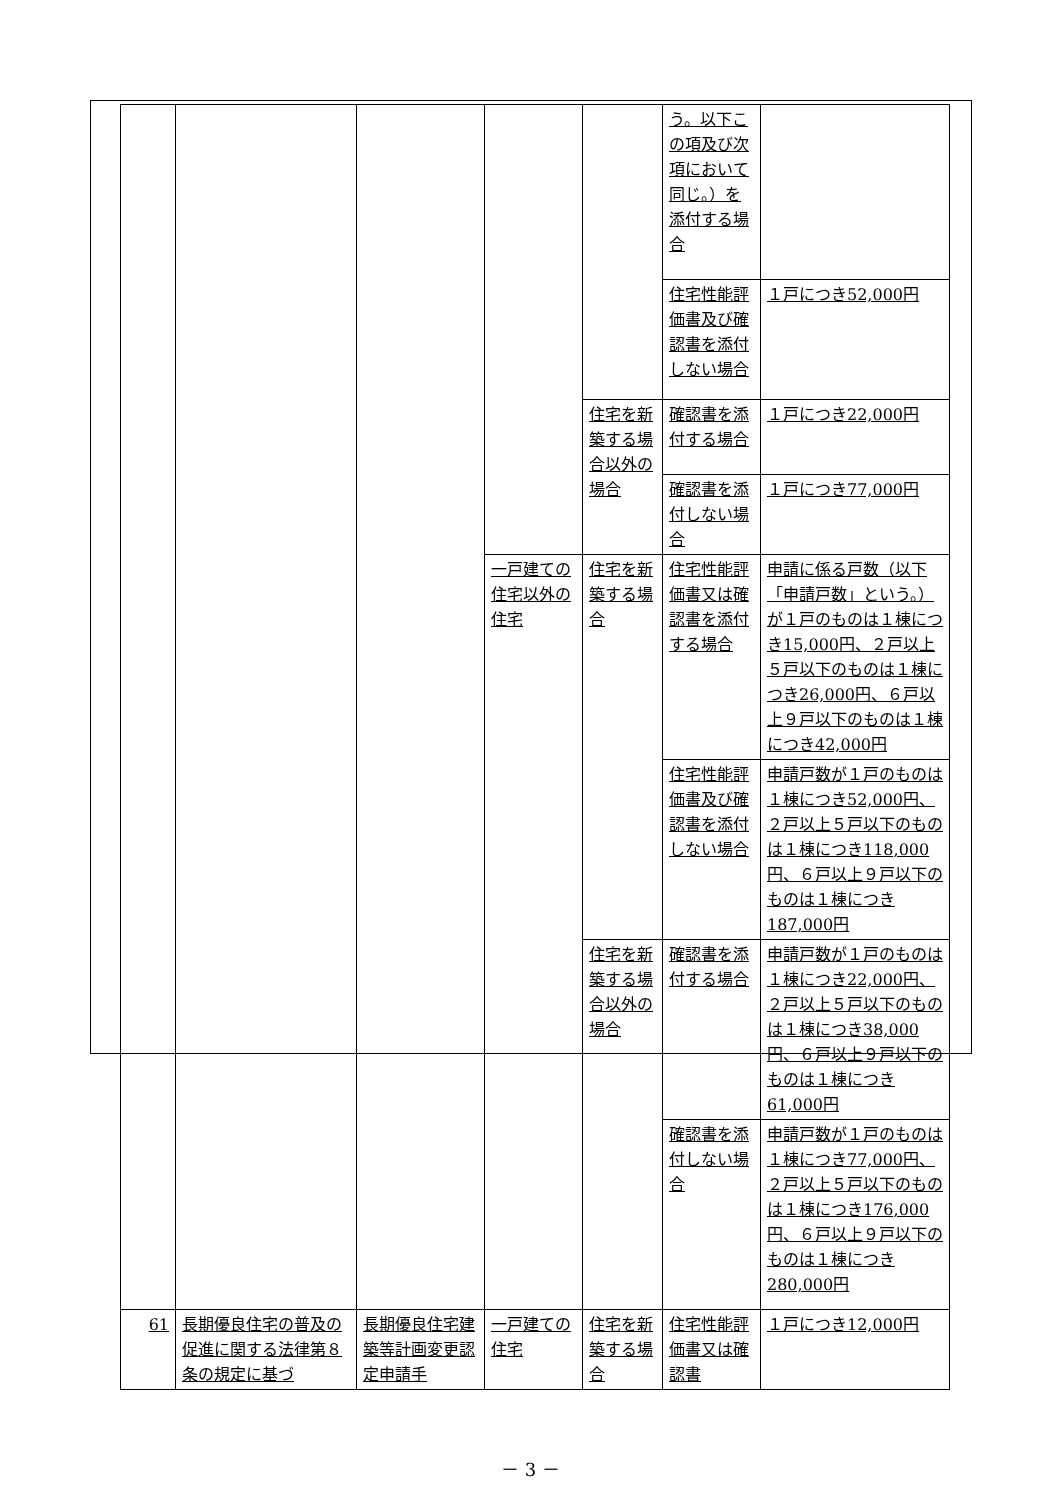| | | | | | う。以下この項及び次項において同じ。）を添付する場合 | |
| | | | | | 住宅性能評価書及び確認書を添付しない場合 | １戸につき52,000円 |
| | | | | 住宅を新築する場合以外の場合 | 確認書を添付する場合 | １戸につき22,000円 |
| | | | | | 確認書を添付しない場合 | １戸につき77,000円 |
| | | | 一戸建ての住宅以外の住宅 | 住宅を新築する場合 | 住宅性能評価書又は確認書を添付する場合 | 申請に係る戸数（以下「申請戸数」という。）が１戸のものは１棟につき15,000円、２戸以上５戸以下のものは１棟につき26,000円、６戸以上９戸以下のものは１棟につき42,000円 |
| | | | | | 住宅性能評価書及び確認書を添付しない場合 | 申請戸数が１戸のものは１棟につき52,000円、２戸以上５戸以下のものは１棟につき118,000円、６戸以上９戸以下のものは１棟につき187,000円 |
| | | | | 住宅を新築する場合以外の場合 | 確認書を添付する場合 | 申請戸数が１戸のものは１棟につき22,000円、２戸以上５戸以下のものは１棟につき38,000円、６戸以上９戸以下のものは１棟につき61,000円 |
| | | | | | 確認書を添付しない場合 | 申請戸数が１戸のものは１棟につき77,000円、２戸以上５戸以下のものは１棟につき176,000円、６戸以上９戸以下のものは１棟につき280,000円 |
| 61 | 長期優良住宅の普及の促進に関する法律第８条の規定に基づ | 長期優良住宅建築等計画変更認定申請手 | 一戸建ての住宅 | 住宅を新築する場合 | 住宅性能評価書又は確認書 | １戸につき12,000円 |
－ 3 －